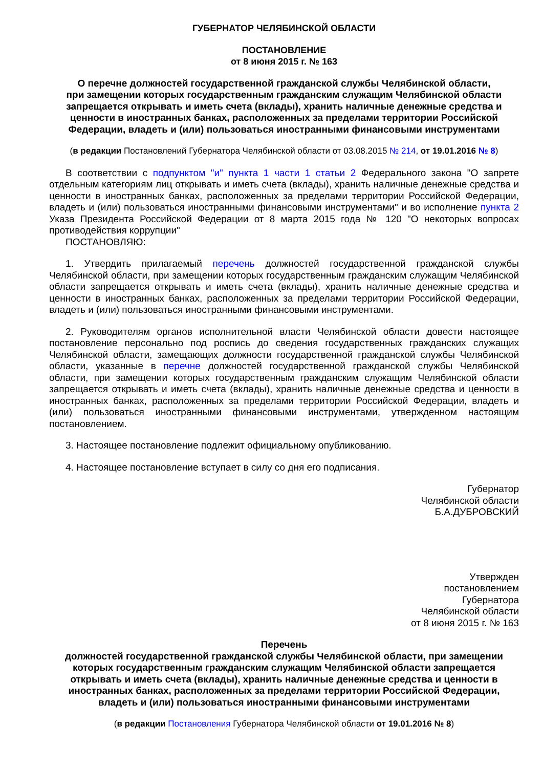ГУБЕРНАТОР ЧЕЛЯБИНСКОЙ ОБЛАСТИ
ПОСТАНОВЛЕНИЕ
от 8 июня 2015 г. № 163
О перечне должностей государственной гражданской службы Челябинской области,
при замещении которых государственным гражданским служащим Челябинской области
запрещается открывать и иметь счета (вклады), хранить наличные денежные средства и
ценности в иностранных банках, расположенных за пределами территории Российской
Федерации, владеть и (или) пользоваться иностранными финансовыми инструментами
(в редакции Постановлений Губернатора Челябинской области от 03.08.2015 № 214, от 19.01.2016 № 8)
В соответствии с подпунктом "и" пункта 1 части 1 статьи 2 Федерального закона "О запрете отдельным категориям лиц открывать и иметь счета (вклады), хранить наличные денежные средства и ценности в иностранных банках, расположенных за пределами территории Российской Федерации, владеть и (или) пользоваться иностранными финансовыми инструментами" и во исполнение пункта 2 Указа Президента Российской Федерации от 8 марта 2015 года № 120 "О некоторых вопросах противодействия коррупции"
ПОСТАНОВЛЯЮ:
1. Утвердить прилагаемый перечень должностей государственной гражданской службы Челябинской области, при замещении которых государственным гражданским служащим Челябинской области запрещается открывать и иметь счета (вклады), хранить наличные денежные средства и ценности в иностранных банках, расположенных за пределами территории Российской Федерации, владеть и (или) пользоваться иностранными финансовыми инструментами.
2. Руководителям органов исполнительной власти Челябинской области довести настоящее постановление персонально под роспись до сведения государственных гражданских служащих Челябинской области, замещающих должности государственной гражданской службы Челябинской области, указанные в перечне должностей государственной гражданской службы Челябинской области, при замещении которых государственным гражданским служащим Челябинской области запрещается открывать и иметь счета (вклады), хранить наличные денежные средства и ценности в иностранных банках, расположенных за пределами территории Российской Федерации, владеть и (или) пользоваться иностранными финансовыми инструментами, утвержденном настоящим постановлением.
3. Настоящее постановление подлежит официальному опубликованию.
4. Настоящее постановление вступает в силу со дня его подписания.
Губернатор
Челябинской области
Б.А.ДУБРОВСКИЙ
Утвержден
постановлением
Губернатора
Челябинской области
от 8 июня 2015 г. № 163
Перечень
должностей государственной гражданской службы Челябинской области, при замещении
которых государственным гражданским служащим Челябинской области запрещается
открывать и иметь счета (вклады), хранить наличные денежные средства и ценности в
иностранных банках, расположенных за пределами территории Российской Федерации,
владеть и (или) пользоваться иностранными финансовыми инструментами
(в редакции Постановления Губернатора Челябинской области от 19.01.2016 № 8)